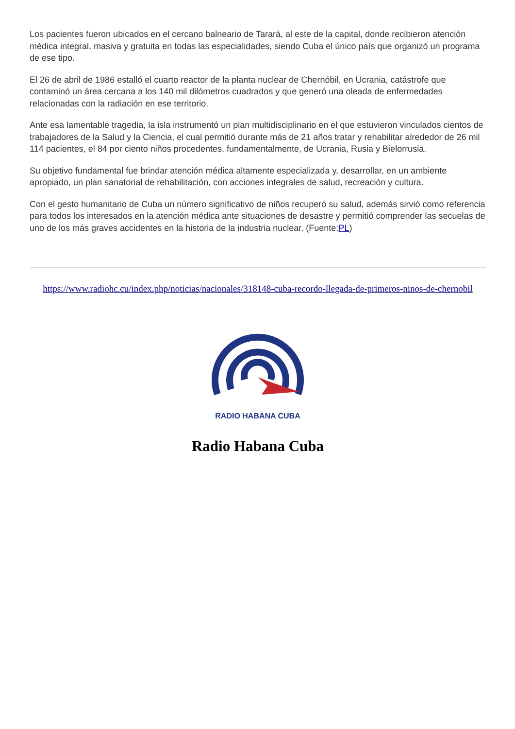Los pacientes fueron ubicados en el cercano balneario de Tarará, al este de la capital, donde recibieron atención médica integral, masiva y gratuita en todas las especialidades, siendo Cuba el único país que organizó un programa de ese tipo.
El 26 de abril de 1986 estalló el cuarto reactor de la planta nuclear de Chernóbil, en Ucrania, catástrofe que contaminó un área cercana a los 140 mil dilómetros cuadrados y que generó una oleada de enfermedades relacionadas con la radiación en ese territorio.
Ante esa lamentable tragedia, la isla instrumentó un plan multidisciplinario en el que estuvieron vinculados cientos de trabajadores de la Salud y la Ciencia, el cual permitió durante más de 21 años tratar y rehabilitar alrededor de 26 mil 114 pacientes, el 84 por ciento niños procedentes, fundamentalmente, de Ucrania, Rusia y Bielorrusia.
Su objetivo fundamental fue brindar atención médica altamente especializada y, desarrollar, en un ambiente apropiado, un plan sanatorial de rehabilitación, con acciones integrales de salud, recreación y cultura.
Con el gesto humanitario de Cuba un número significativo de niños recuperó su salud, además sirvió como referencia para todos los interesados en la atención médica ante situaciones de desastre y permitió comprender las secuelas de uno de los más graves accidentes en la historia de la industria nuclear. (Fuente:PL)
https://www.radiohc.cu/index.php/noticias/nacionales/318148-cuba-recordo-llegada-de-primeros-ninos-de-chernobil
RADIO HABANA CUBA
Radio Habana Cuba